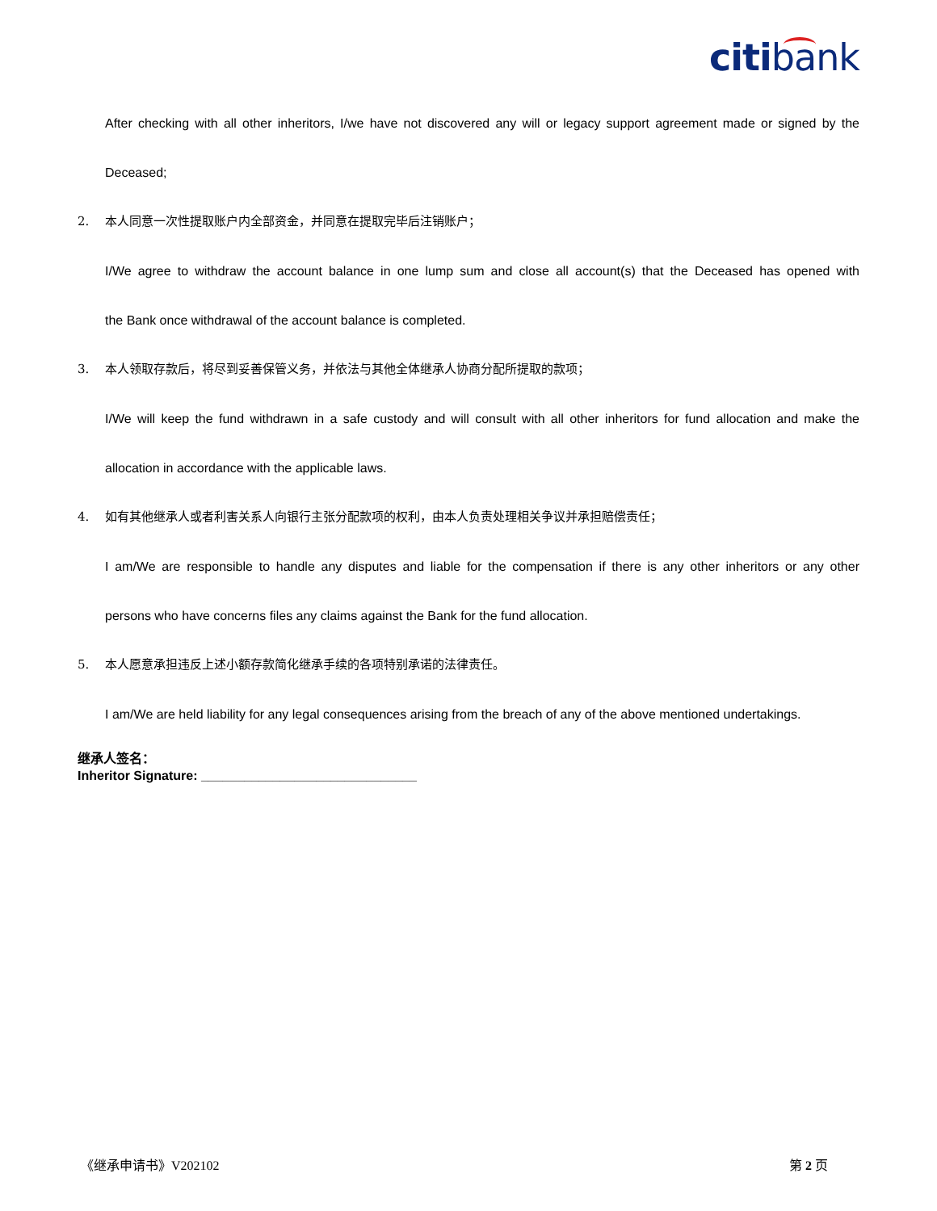citibank
After checking with all other inheritors, I/we have not discovered any will or legacy support agreement made or signed by the
Deceased;
2. 本人同意一次性提取账户内全部资金，并同意在提取完毕后注销账户；
I/We agree to withdraw the account balance in one lump sum and close all account(s) that the Deceased has opened with
the Bank once withdrawal of the account balance is completed.
3. 本人领取存款后，将尽到妥善保管义务，并依法与其他全体继承人协商分配所提取的款项；
I/We will keep the fund withdrawn in a safe custody and will consult with all other inheritors for fund allocation and make the
allocation in accordance with the applicable laws.
4. 如有其他继承人或者利害关系人向银行主张分配款项的权利，由本人负责处理相关争议并承担赔偿责任；
I am/We are responsible to handle any disputes and liable for the compensation if there is any other inheritors or any other
persons who have concerns files any claims against the Bank for the fund allocation.
5. 本人愿意承担违反上述小额存款简化继承手续的各项特别承诺的法律责任。
I am/We are held liability for any legal consequences arising from the breach of any of the above mentioned undertakings.
继承人签名：
Inheritor Signature: ______________________________
《继承申请书》V202102 第 2 页